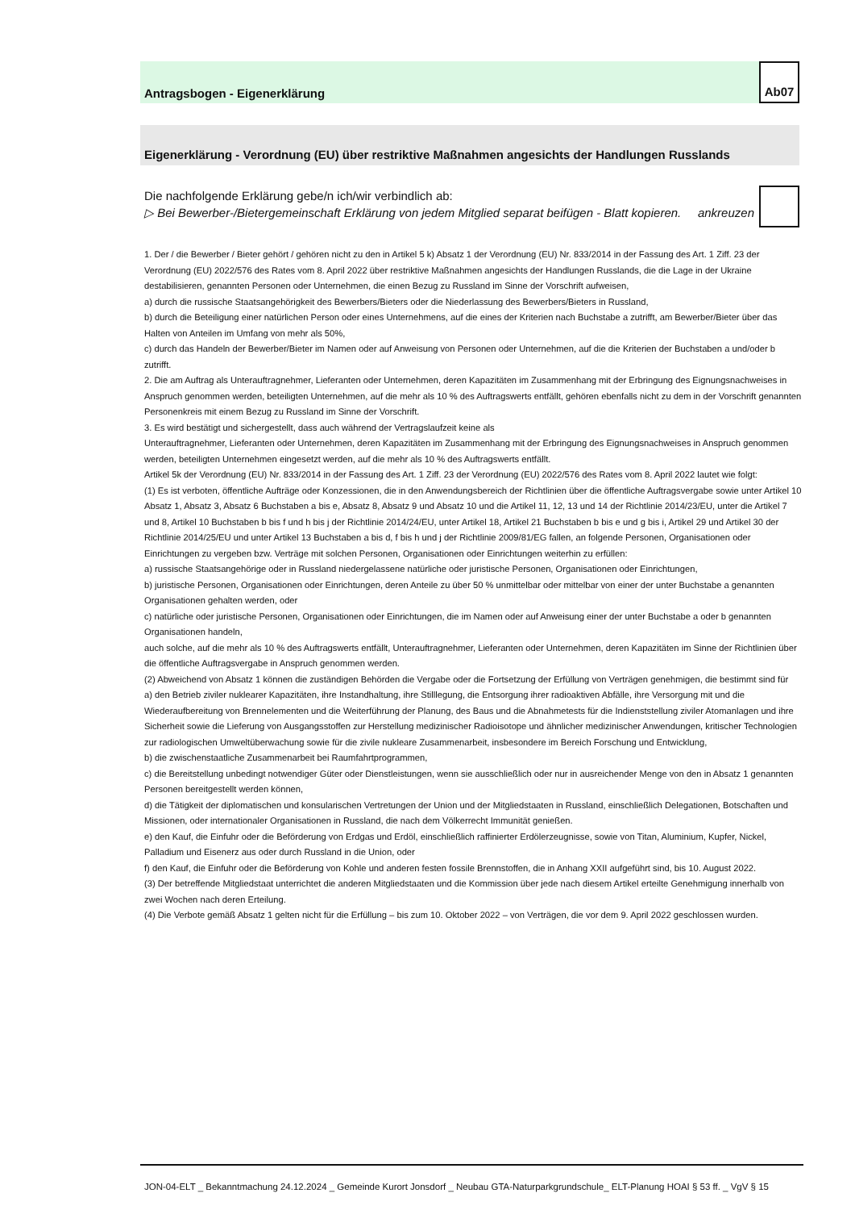Antragsbogen - Eigenerklärung
Ab07
Eigenerklärung - Verordnung (EU) über restriktive Maßnahmen angesichts der Handlungen Russlands
Die nachfolgende Erklärung gebe/n ich/wir verbindlich ab:
▷ Bei Bewerber-/Bietergemeinschaft Erklärung von jedem Mitglied separat beifügen - Blatt kopieren. ankreuzen
1. Der / die Bewerber / Bieter gehört / gehören nicht zu den in Artikel 5 k) Absatz 1 der Verordnung (EU) Nr. 833/2014 in der Fassung des Art. 1 Ziff. 23 der Verordnung (EU) 2022/576 des Rates vom 8. April 2022 über restriktive Maßnahmen angesichts der Handlungen Russlands, die die Lage in der Ukraine destabilisieren, genannten Personen oder Unternehmen, die einen Bezug zu Russland im Sinne der Vorschrift aufweisen,
a) durch die russische Staatsangehörigkeit des Bewerbers/Bieters oder die Niederlassung des Bewerbers/Bieters in Russland,
b) durch die Beteiligung einer natürlichen Person oder eines Unternehmens, auf die eines der Kriterien nach Buchstabe a zutrifft, am Bewerber/Bieter über das Halten von Anteilen im Umfang von mehr als 50%,
c) durch das Handeln der Bewerber/Bieter im Namen oder auf Anweisung von Personen oder Unternehmen, auf die die Kriterien der Buchstaben a und/oder b zutrifft.
2. Die am Auftrag als Unterauftragnehmer, Lieferanten oder Unternehmen, deren Kapazitäten im Zusammenhang mit der Erbringung des Eignungsnachweises in Anspruch genommen werden, beteiligten Unternehmen, auf die mehr als 10 % des Auftragswerts entfällt, gehören ebenfalls nicht zu dem in der Vorschrift genannten Personenkreis mit einem Bezug zu Russland im Sinne der Vorschrift.
3. Es wird bestätigt und sichergestellt, dass auch während der Vertragslaufzeit keine als
Unterauftragnehmer, Lieferanten oder Unternehmen, deren Kapazitäten im Zusammenhang mit der Erbringung des Eignungsnachweises in Anspruch genommen werden, beteiligten Unternehmen eingesetzt werden, auf die mehr als 10 % des Auftragswerts entfällt.
Artikel 5k der Verordnung (EU) Nr. 833/2014 in der Fassung des Art. 1 Ziff. 23 der Verordnung (EU) 2022/576 des Rates vom 8. April 2022 lautet wie folgt:
(1) Es ist verboten, öffentliche Aufträge oder Konzessionen, die in den Anwendungsbereich der Richtlinien über die öffentliche Auftragsvergabe sowie unter Artikel 10 Absatz 1, Absatz 3, Absatz 6 Buchstaben a bis e, Absatz 8, Absatz 9 und Absatz 10 und die Artikel 11, 12, 13 und 14 der Richtlinie 2014/23/EU, unter die Artikel 7 und 8, Artikel 10 Buchstaben b bis f und h bis j der Richtlinie 2014/24/EU, unter Artikel 18, Artikel 21 Buchstaben b bis e und g bis i, Artikel 29 und Artikel 30 der Richtlinie 2014/25/EU und unter Artikel 13 Buchstaben a bis d, f bis h und j der Richtlinie 2009/81/EG fallen, an folgende Personen, Organisationen oder Einrichtungen zu vergeben bzw. Verträge mit solchen Personen, Organisationen oder Einrichtungen weiterhin zu erfüllen:
a) russische Staatsangehörige oder in Russland niedergelassene natürliche oder juristische Personen, Organisationen oder Einrichtungen,
b) juristische Personen, Organisationen oder Einrichtungen, deren Anteile zu über 50 % unmittelbar oder mittelbar von einer der unter Buchstabe a genannten Organisationen gehalten werden, oder
c) natürliche oder juristische Personen, Organisationen oder Einrichtungen, die im Namen oder auf Anweisung einer der unter Buchstabe a oder b genannten Organisationen handeln,
auch solche, auf die mehr als 10 % des Auftragswerts entfällt, Unterauftragnehmer, Lieferanten oder Unternehmen, deren Kapazitäten im Sinne der Richtlinien über die öffentliche Auftragsvergabe in Anspruch genommen werden.
(2) Abweichend von Absatz 1 können die zuständigen Behörden die Vergabe oder die Fortsetzung der Erfüllung von Verträgen genehmigen, die bestimmt sind für
a) den Betrieb ziviler nuklearer Kapazitäten, ihre Instandhaltung, ihre Stilllegung, die Entsorgung ihrer radioaktiven Abfälle, ihre Versorgung mit und die Wiederaufbereitung von Brennelementen und die Weiterführung der Planung, des Baus und die Abnahmetests für die Indienststellung ziviler Atomanlagen und ihre Sicherheit sowie die Lieferung von Ausgangsstoffen zur Herstellung medizinischer Radioisotope und ähnlicher medizinischer Anwendungen, kritischer Technologien zur radiologischen Umweltüberwachung sowie für die zivile nukleare Zusammenarbeit, insbesondere im Bereich Forschung und Entwicklung,
b) die zwischenstaatliche Zusammenarbeit bei Raumfahrtprogrammen,
c) die Bereitstellung unbedingt notwendiger Güter oder Dienstleistungen, wenn sie ausschließlich oder nur in ausreichender Menge von den in Absatz 1 genannten Personen bereitgestellt werden können,
d) die Tätigkeit der diplomatischen und konsularischen Vertretungen der Union und der Mitgliedstaaten in Russland, einschließlich Delegationen, Botschaften und Missionen, oder internationaler Organisationen in Russland, die nach dem Völkerrecht Immunität genießen.
e) den Kauf, die Einfuhr oder die Beförderung von Erdgas und Erdöl, einschließlich raffinierter Erdölerzeugnisse, sowie von Titan, Aluminium, Kupfer, Nickel, Palladium und Eisenerz aus oder durch Russland in die Union, oder
f) den Kauf, die Einfuhr oder die Beförderung von Kohle und anderen festen fossile Brennstoffen, die in Anhang XXII aufgeführt sind, bis 10. August 2022.
(3) Der betreffende Mitgliedstaat unterrichtet die anderen Mitgliedstaaten und die Kommission über jede nach diesem Artikel erteilte Genehmigung innerhalb von zwei Wochen nach deren Erteilung.
(4) Die Verbote gemäß Absatz 1 gelten nicht für die Erfüllung – bis zum 10. Oktober 2022 – von Verträgen, die vor dem 9. April 2022 geschlossen wurden.
JON-04-ELT _ Bekanntmachung 24.12.2024 _ Gemeinde Kurort Jonsdorf _ Neubau GTA-Naturparkgrundschule_ ELT-Planung HOAI § 53 ff. _ VgV § 15